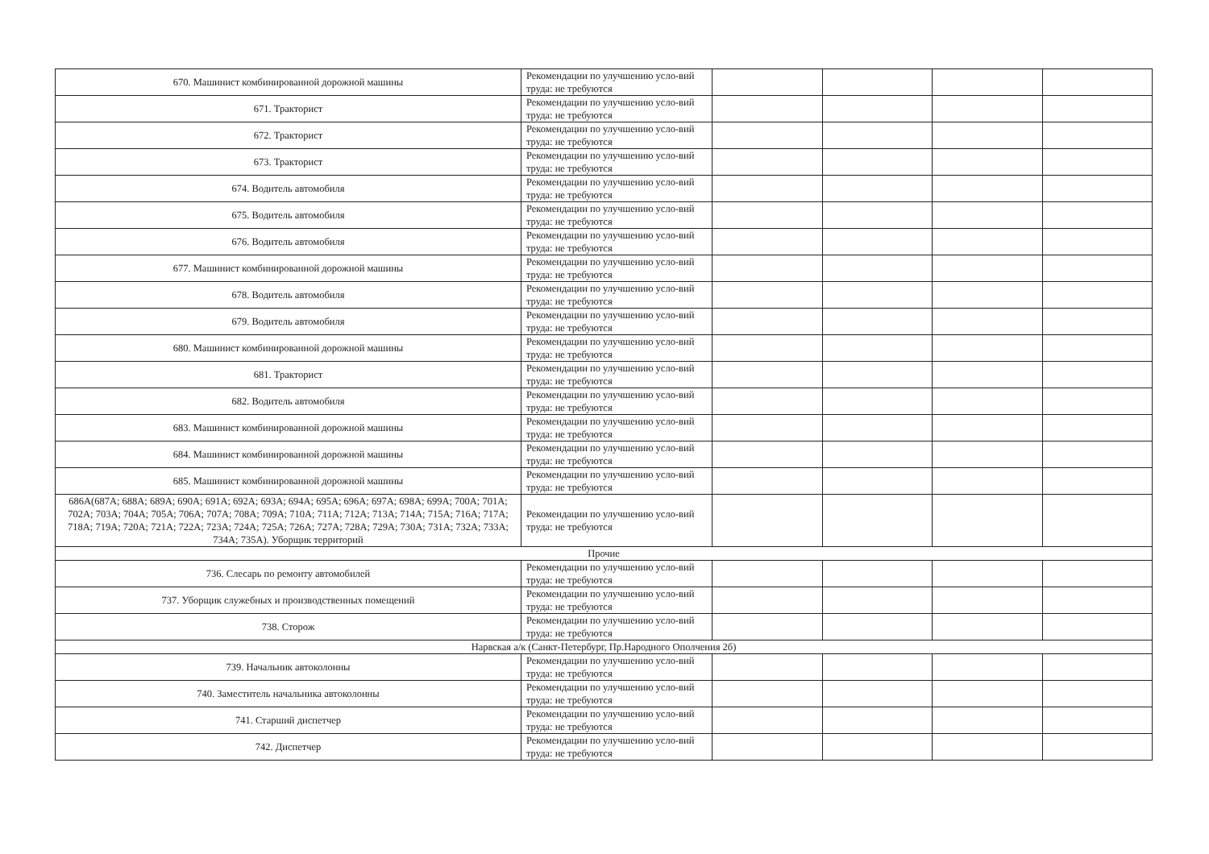| 670. Машинист комбинированной дорожной машины | Рекомендации по улучшению усло-вий труда: не требуются | | | | |
| 671. Тракторист | Рекомендации по улучшению усло-вий труда: не требуются | | | | |
| 672. Тракторист | Рекомендации по улучшению усло-вий труда: не требуются | | | | |
| 673. Тракторист | Рекомендации по улучшению усло-вий труда: не требуются | | | | |
| 674. Водитель автомобиля | Рекомендации по улучшению усло-вий труда: не требуются | | | | |
| 675. Водитель автомобиля | Рекомендации по улучшению усло-вий труда: не требуются | | | | |
| 676. Водитель автомобиля | Рекомендации по улучшению усло-вий труда: не требуются | | | | |
| 677. Машинист комбинированной дорожной машины | Рекомендации по улучшению усло-вий труда: не требуются | | | | |
| 678. Водитель автомобиля | Рекомендации по улучшению усло-вий труда: не требуются | | | | |
| 679. Водитель автомобиля | Рекомендации по улучшению усло-вий труда: не требуются | | | | |
| 680. Машинист комбинированной дорожной машины | Рекомендации по улучшению усло-вий труда: не требуются | | | | |
| 681. Тракторист | Рекомендации по улучшению усло-вий труда: не требуются | | | | |
| 682. Водитель автомобиля | Рекомендации по улучшению усло-вий труда: не требуются | | | | |
| 683. Машинист комбинированной дорожной машины | Рекомендации по улучшению усло-вий труда: не требуются | | | | |
| 684. Машинист комбинированной дорожной машины | Рекомендации по улучшению усло-вий труда: не требуются | | | | |
| 685. Машинист комбинированной дорожной машины | Рекомендации по улучшению усло-вий труда: не требуются | | | | |
| 686А(687А; 688А; 689А; 690А; 691А; 692А; 693А; 694А; 695А; 696А; 697А; 698А; 699А; 700А; 701А; 702А; 703А; 704А; 705А; 706А; 707А; 708А; 709А; 710А; 711А; 712А; 713А; 714А; 715А; 716А; 717А; 718А; 719А; 720А; 721А; 722А; 723А; 724А; 725А; 726А; 727А; 728А; 729А; 730А; 731А; 732А; 733А; 734А; 735А). Уборщик территорий | Рекомендации по улучшению усло-вий труда: не требуются | | | | |
| Прочие | | | | | |
| 736. Слесарь по ремонту автомобилей | Рекомендации по улучшению усло-вий труда: не требуются | | | | |
| 737. Уборщик служебных и производственных помещений | Рекомендации по улучшению усло-вий труда: не требуются | | | | |
| 738. Сторож | Рекомендации по улучшению усло-вий труда: не требуются | | | | |
| Нарвская а/к (Санкт-Петербург, Пр.Народного Ополчения 2б) | | | | | |
| 739. Начальник автоколонны | Рекомендации по улучшению усло-вий труда: не требуются | | | | |
| 740. Заместитель начальника автоколонны | Рекомендации по улучшению усло-вий труда: не требуются | | | | |
| 741. Старший диспетчер | Рекомендации по улучшению усло-вий труда: не требуются | | | | |
| 742. Диспетчер | Рекомендации по улучшению усло-вий труда: не требуются | | | | |